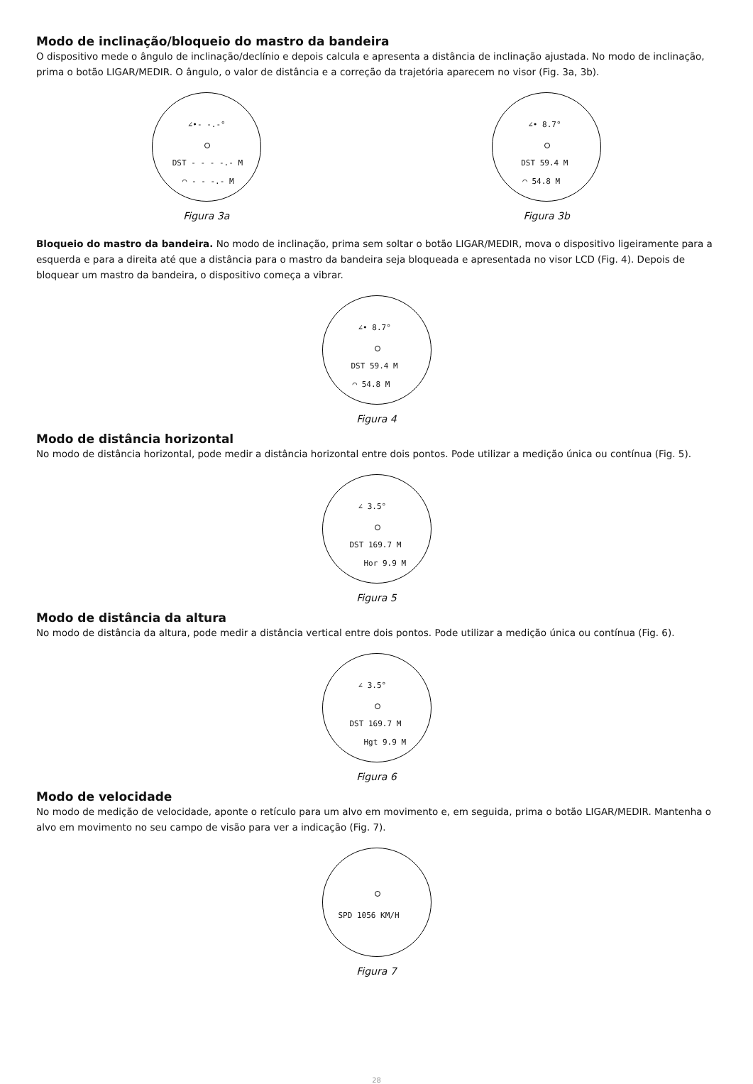Modo de inclinação/bloqueio do mastro da bandeira
O dispositivo mede o ângulo de inclinação/declínio e depois calcula e apresenta a distância de inclinação ajustada. No modo de inclinação, prima o botão LIGAR/MEDIR. O ângulo, o valor de distância e a correção da trajetória aparecem no visor (Fig. 3a, 3b).
∠•- -.-°
DST - - - -.- M
◠ - - -.- M
Figura 3a
∠• 8.7°
DST 59.4 M
◠ 54.8 M
Figura 3b
Bloqueio do mastro da bandeira. No modo de inclinação, prima sem soltar o botão LIGAR/MEDIR, mova o dispositivo ligeiramente para a esquerda e para a direita até que a distância para o mastro da bandeira seja bloqueada e apresentada no visor LCD (Fig. 4). Depois de bloquear um mastro da bandeira, o dispositivo começa a vibrar.
∠• 8.7°
DST 59.4 M
◠ 54.8 M
Figura 4
Modo de distância horizontal
No modo de distância horizontal, pode medir a distância horizontal entre dois pontos. Pode utilizar a medição única ou contínua (Fig. 5).
∠ 3.5°
DST 169.7 M
Hor 9.9 M
Figura 5
Modo de distância da altura
No modo de distância da altura, pode medir a distância vertical entre dois pontos. Pode utilizar a medição única ou contínua (Fig. 6).
∠ 3.5°
DST 169.7 M
Hgt 9.9 M
Figura 6
Modo de velocidade
No modo de medição de velocidade, aponte o retículo para um alvo em movimento e, em seguida, prima o botão LIGAR/MEDIR. Mantenha o alvo em movimento no seu campo de visão para ver a indicação (Fig. 7).
SPD 1056 KM/H
Figura 7
28